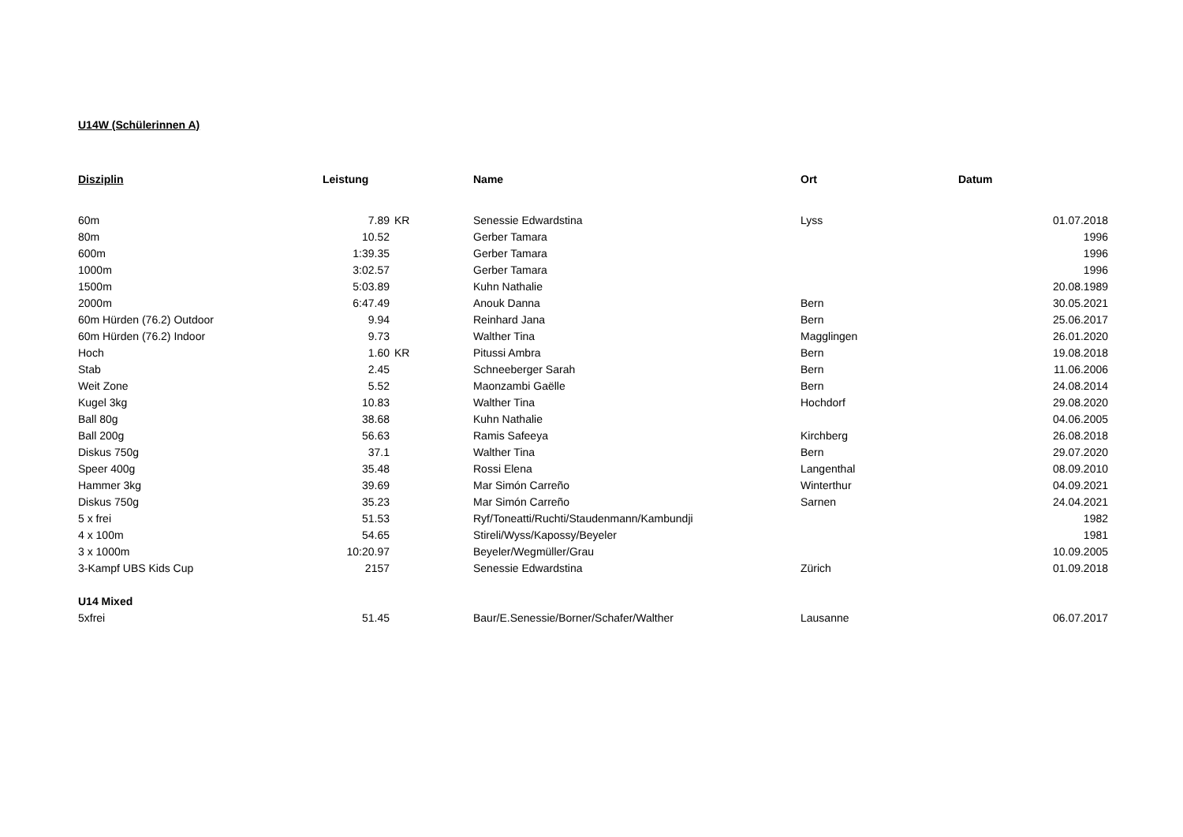U14W (Schülerinnen A)
| Disziplin | Leistung | | Name | Ort | Datum |
| --- | --- | --- | --- | --- | --- |
| 60m | 7.89 | KR | Senessie Edwardstina | Lyss | 01.07.2018 |
| 80m | 10.52 | | Gerber Tamara | | 1996 |
| 600m | 1:39.35 | | Gerber Tamara | | 1996 |
| 1000m | 3:02.57 | | Gerber Tamara | | 1996 |
| 1500m | 5:03.89 | | Kuhn Nathalie | | 20.08.1989 |
| 2000m | 6:47.49 | | Anouk Danna | Bern | 30.05.2021 |
| 60m Hürden (76.2) Outdoor | 9.94 | | Reinhard Jana | Bern | 25.06.2017 |
| 60m Hürden (76.2) Indoor | 9.73 | | Walther Tina | Magglingen | 26.01.2020 |
| Hoch | 1.60 | KR | Pitussi Ambra | Bern | 19.08.2018 |
| Stab | 2.45 | | Schneeberger Sarah | Bern | 11.06.2006 |
| Weit Zone | 5.52 | | Maonzambi Gaëlle | Bern | 24.08.2014 |
| Kugel 3kg | 10.83 | | Walther Tina | Hochdorf | 29.08.2020 |
| Ball 80g | 38.68 | | Kuhn Nathalie | | 04.06.2005 |
| Ball 200g | 56.63 | | Ramis Safeeya | Kirchberg | 26.08.2018 |
| Diskus 750g | 37.1 | | Walther Tina | Bern | 29.07.2020 |
| Speer 400g | 35.48 | | Rossi Elena | Langenthal | 08.09.2010 |
| Hammer 3kg | 39.69 | | Mar Simón Carreño | Winterthur | 04.09.2021 |
| Diskus 750g | 35.23 | | Mar Simón Carreño | Sarnen | 24.04.2021 |
| 5 x frei | 51.53 | | Ryf/Toneatti/Ruchti/Staudenmann/Kambundji | | 1982 |
| 4 x 100m | 54.65 | | Stireli/Wyss/Kapossy/Beyeler | | 1981 |
| 3 x 1000m | 10:20.97 | | Beyeler/Wegmüller/Grau | | 10.09.2005 |
| 3-Kampf UBS Kids Cup | 2157 | | Senessie Edwardstina | Zürich | 01.09.2018 |
| U14 Mixed | | | | | |
| 5xfrei | 51.45 | | Baur/E.Senessie/Borner/Schafer/Walther | Lausanne | 06.07.2017 |